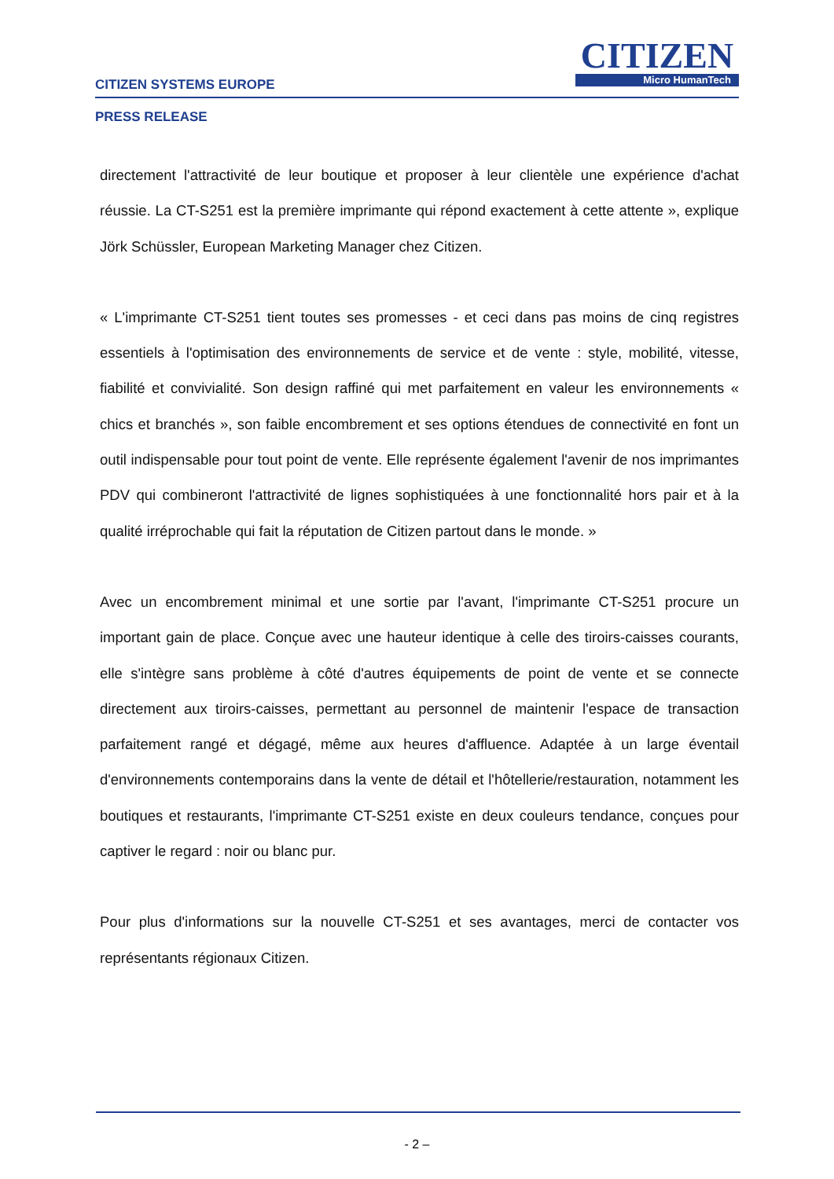CITIZEN
Micro HumanTech
CITIZEN SYSTEMS EUROPE
PRESS RELEASE
directement l'attractivité de leur boutique et proposer à leur clientèle une expérience d'achat réussie. La CT-S251 est la première imprimante qui répond exactement à cette attente », explique Jörk Schüssler, European Marketing Manager chez Citizen.
« L'imprimante CT-S251 tient toutes ses promesses - et ceci dans pas moins de cinq registres essentiels à l'optimisation des environnements de service et de vente : style, mobilité, vitesse, fiabilité et convivialité. Son design raffiné qui met parfaitement en valeur les environnements « chics et branchés », son faible encombrement et ses options étendues de connectivité en font un outil indispensable pour tout point de vente. Elle représente également l'avenir de nos imprimantes PDV qui combineront l'attractivité de lignes sophistiquées à une fonctionnalité hors pair et à la qualité irréprochable qui fait la réputation de Citizen partout dans le monde. »
Avec un encombrement minimal et une sortie par l'avant, l'imprimante CT-S251 procure un important gain de place. Conçue avec une hauteur identique à celle des tiroirs-caisses courants, elle s'intègre sans problème à côté d'autres équipements de point de vente et se connecte directement aux tiroirs-caisses, permettant au personnel de maintenir l'espace de transaction parfaitement rangé et dégagé, même aux heures d'affluence. Adaptée à un large éventail d'environnements contemporains dans la vente de détail et l'hôtellerie/restauration, notamment les boutiques et restaurants, l'imprimante CT-S251 existe en deux couleurs tendance, conçues pour captiver le regard : noir ou blanc pur.
Pour plus d'informations sur la nouvelle CT-S251 et ses avantages, merci de contacter vos représentants régionaux Citizen.
- 2 –